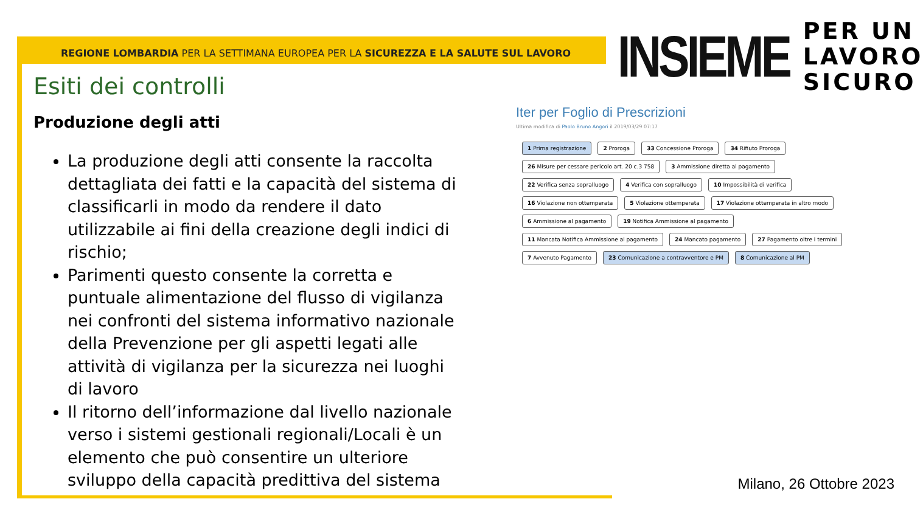REGIONE LOMBARDIA PER LA SETTIMANA EUROPEA PER LA SICUREZZA E LA SALUTE SUL LAVORO
INSIEME PER UN
LAVORO
SICURO
Esiti dei controlli
Produzione degli atti
La produzione degli atti consente la raccolta dettagliata dei fatti e la capacità del sistema di classificarli in modo da rendere il dato utilizzabile ai fini della creazione degli indici di rischio;
Parimenti questo consente la corretta e puntuale alimentazione del flusso di vigilanza nei confronti del sistema informativo nazionale della Prevenzione per gli aspetti legati alle attività di vigilanza per la sicurezza nei luoghi di lavoro
Il ritorno dell’informazione dal livello nazionale verso i sistemi gestionali regionali/Locali è un elemento che può consentire un ulteriore sviluppo della capacità predittiva del sistema
Iter per Foglio di Prescrizioni
Ultima modifica di Paolo Bruno Angori il 2019/03/29 07:17
1 Prima registrazione
2 Proroga
33 Concessione Proroga
34 Rifiuto Proroga
26 Misure per cessare pericolo art. 20 c.3 758
3 Ammissione diretta al pagamento
22 Verifica senza sopralluogo
4 Verifica con sopralluogo
10 Impossibilità di verifica
16 Violazione non ottemperata
5 Violazione ottemperata
17 Violazione ottemperata in altro modo
6 Ammissione al pagamento
19 Notifica Ammissione al pagamento
11 Mancata Notifica Ammissione al pagamento
24 Mancato pagamento
27 Pagamento oltre i termini
7 Avvenuto Pagamento
23 Comunicazione a contravventore e PM
8 Comunicazione al PM
Milano, 26 Ottobre 2023